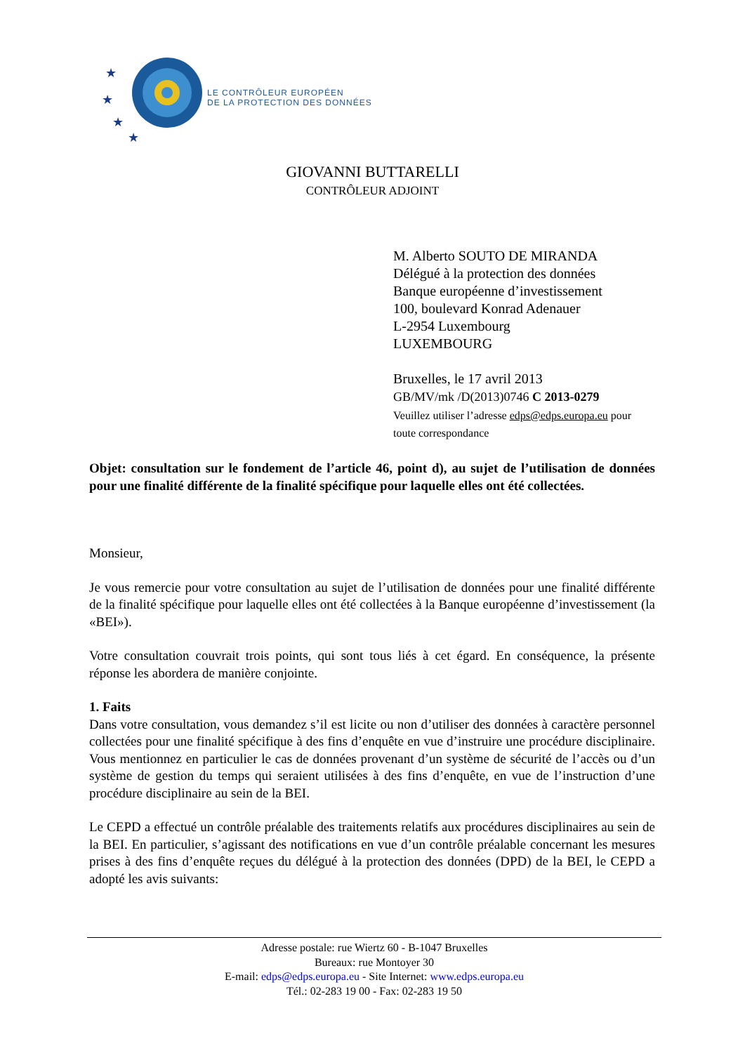★
★
★
★
LE CONTRÔLEUR EUROPÉEN
DE LA PROTECTION DES DONNÉES
GIOVANNI BUTTARELLI
CONTRÔLEUR ADJOINT
M. Alberto SOUTO DE MIRANDA
Délégué à la protection des données
Banque européenne d’investissement
100, boulevard Konrad Adenauer
L-2954 Luxembourg
LUXEMBOURG
Bruxelles, le 17 avril 2013
GB/MV/mk /D(2013)0746 C 2013-0279
Veuillez utiliser l’adresse edps@edps.europa.eu pour
toute correspondance
Objet: consultation sur le fondement de l’article 46, point d), au sujet de l’utilisation de données pour une finalité différente de la finalité spécifique pour laquelle elles ont été collectées.
Monsieur,
Je vous remercie pour votre consultation au sujet de l’utilisation de données pour une finalité différente de la finalité spécifique pour laquelle elles ont été collectées à la Banque européenne d’investissement (la «BEI»).
Votre consultation couvrait trois points, qui sont tous liés à cet égard. En conséquence, la présente réponse les abordera de manière conjointe.
1. Faits
Dans votre consultation, vous demandez s’il est licite ou non d’utiliser des données à caractère personnel collectées pour une finalité spécifique à des fins d’enquête en vue d’instruire une procédure disciplinaire. Vous mentionnez en particulier le cas de données provenant d’un système de sécurité de l’accès ou d’un système de gestion du temps qui seraient utilisées à des fins d’enquête, en vue de l’instruction d’une procédure disciplinaire au sein de la BEI.
Le CEPD a effectué un contrôle préalable des traitements relatifs aux procédures disciplinaires au sein de la BEI. En particulier, s’agissant des notifications en vue d’un contrôle préalable concernant les mesures prises à des fins d’enquête reçues du délégué à la protection des données (DPD) de la BEI, le CEPD a adopté les avis suivants:
Adresse postale: rue Wiertz 60 - B-1047 Bruxelles
Bureaux: rue Montoyer 30
E-mail: edps@edps.europa.eu - Site Internet: www.edps.europa.eu
Tél.: 02-283 19 00 - Fax: 02-283 19 50